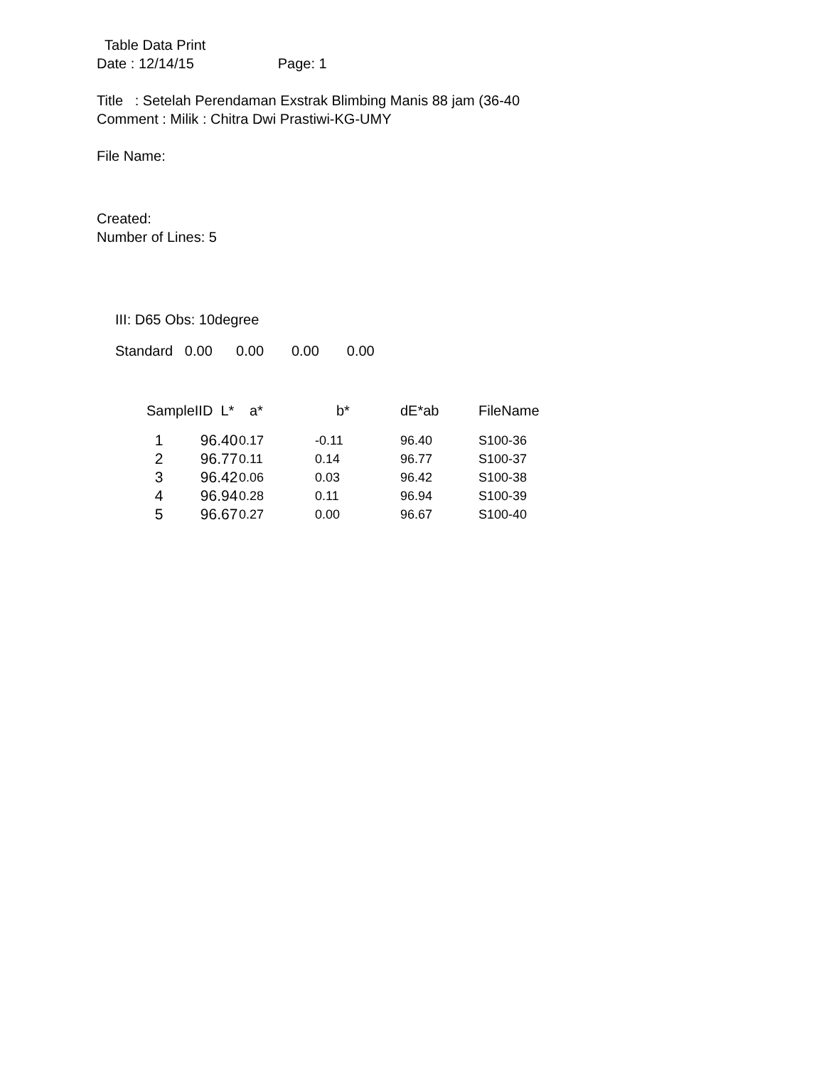Table Data Print
Date : 12/14/15 Page: 1
Title : Setelah Perendaman Exstrak Blimbing Manis 88 jam (36-40
Comment : Milik : Chitra Dwi Prastiwi-KG-UMY
File Name:
Created:
Number of Lines: 5
III: D65 Obs: 10degree
Standard 0.00 0.00 0.00 0.00
| SampleIID L* | a* | b* | dE*ab | FileName |
| --- | --- | --- | --- | --- |
| 1 96.40 | 0.17 | -0.11 | 96.40 | S100-36 |
| 2 96.77 | 0.11 | 0.14 | 96.77 | S100-37 |
| 3 96.42 | 0.06 | 0.03 | 96.42 | S100-38 |
| 4 96.94 | 0.28 | 0.11 | 96.94 | S100-39 |
| 5 96.67 | 0.27 | 0.00 | 96.67 | S100-40 |